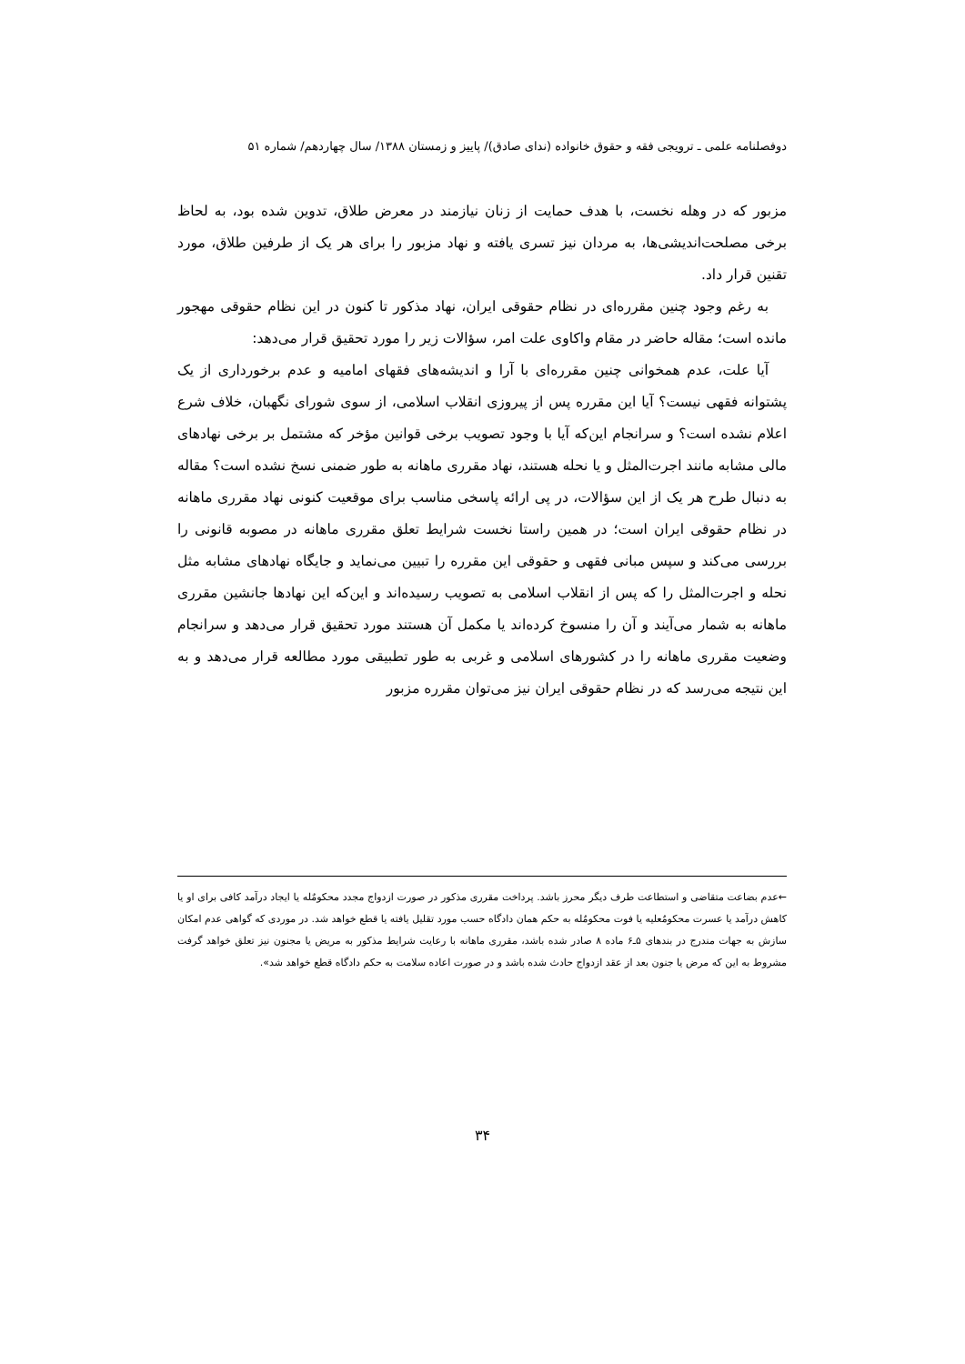دوفصلنامه علمی ـ ترویجی فقه و حقوق خانواده (ندای صادق)/ پاییز و زمستان ۱۳۸۸/ سال چهاردهم/ شماره ۵۱
مزبور که در وهله نخست، با هدف حمایت از زنان نیازمند در معرض طلاق، تدوین شده بود، به لحاظ برخی مصلحت‌اندیشی‌ها، به مردان نیز تسری یافته و نهاد مزبور را برای هر یک از طرفین طلاق، مورد تقنین قرار داد.
به رغم وجود چنین مقرره‌ای در نظام حقوقی ایران، نهاد مذکور تا کنون در این نظام حقوقی مهجور مانده است؛ مقاله حاضر در مقام واکاوی علت امر، سؤالات زیر را مورد تحقیق قرار می‌دهد:
آیا علت، عدم همخوانی چنین مقرره‌ای با آرا و اندیشه‌های فقهای امامیه و عدم برخورداری از یک پشتوانه فقهی نیست؟ آیا این مقرره پس از پیروزی انقلاب اسلامی، از سوی شورای نگهبان، خلاف شرع اعلام نشده است؟ و سرانجام این‌که آیا با وجود تصویب برخی قوانین مؤخر که مشتمل بر برخی نهادهای مالی مشابه مانند اجرت‌المثل و یا نحله هستند، نهاد مقرری ماهانه به طور ضمنی نسخ نشده است؟ مقاله به دنبال طرح هر یک از این سؤالات، در پی ارائه پاسخی مناسب برای موقعیت کنونی نهاد مقرری ماهانه در نظام حقوقی ایران است؛ در همین راستا نخست شرایط تعلق مقرری ماهانه در مصوبه قانونی را بررسی می‌کند و سپس مبانی فقهی و حقوقی این مقرره را تبیین می‌نماید و جایگاه نهادهای مشابه مثل نحله و اجرت‌المثل را که پس از انقلاب اسلامی به تصویب رسیده‌اند و این‌که این نهادها جانشین مقرری ماهانه به شمار می‌آیند و آن را منسوخ کرده‌اند یا مکمل آن هستند مورد تحقیق قرار می‌دهد و سرانجام وضعیت مقرری ماهانه را در کشورهای اسلامی و غربی به طور تطبیقی مورد مطالعه قرار می‌دهد و به این نتیجه می‌رسد که در نظام حقوقی ایران نیز می‌توان مقرره مزبور
←عدم بضاعت متقاضی و استطاعت طرف دیگر محرز باشد. پرداخت مقرری مذکور در صورت ازدواج مجدد محکومٌله یا ایجاد درآمد کافی برای او یا کاهش درآمد یا عسرت محکومٌعلیه یا فوت محکومٌله به حکم همان دادگاه حسب مورد تقلیل یافته یا قطع خواهد شد. در موردی که گواهی عدم امکان سازش به جهات مندرج در بندهای ۵ـ۶ ماده ۸ صادر شده باشد، مقرری ماهانه با رعایت شرایط مذکور به مریض یا مجنون نیز تعلق خواهد گرفت مشروط به این که مرض یا جنون بعد از عقد ازدواج حادث شده باشد و در صورت اعاده سلامت به حکم دادگاه قطع خواهد شد».
۳۴